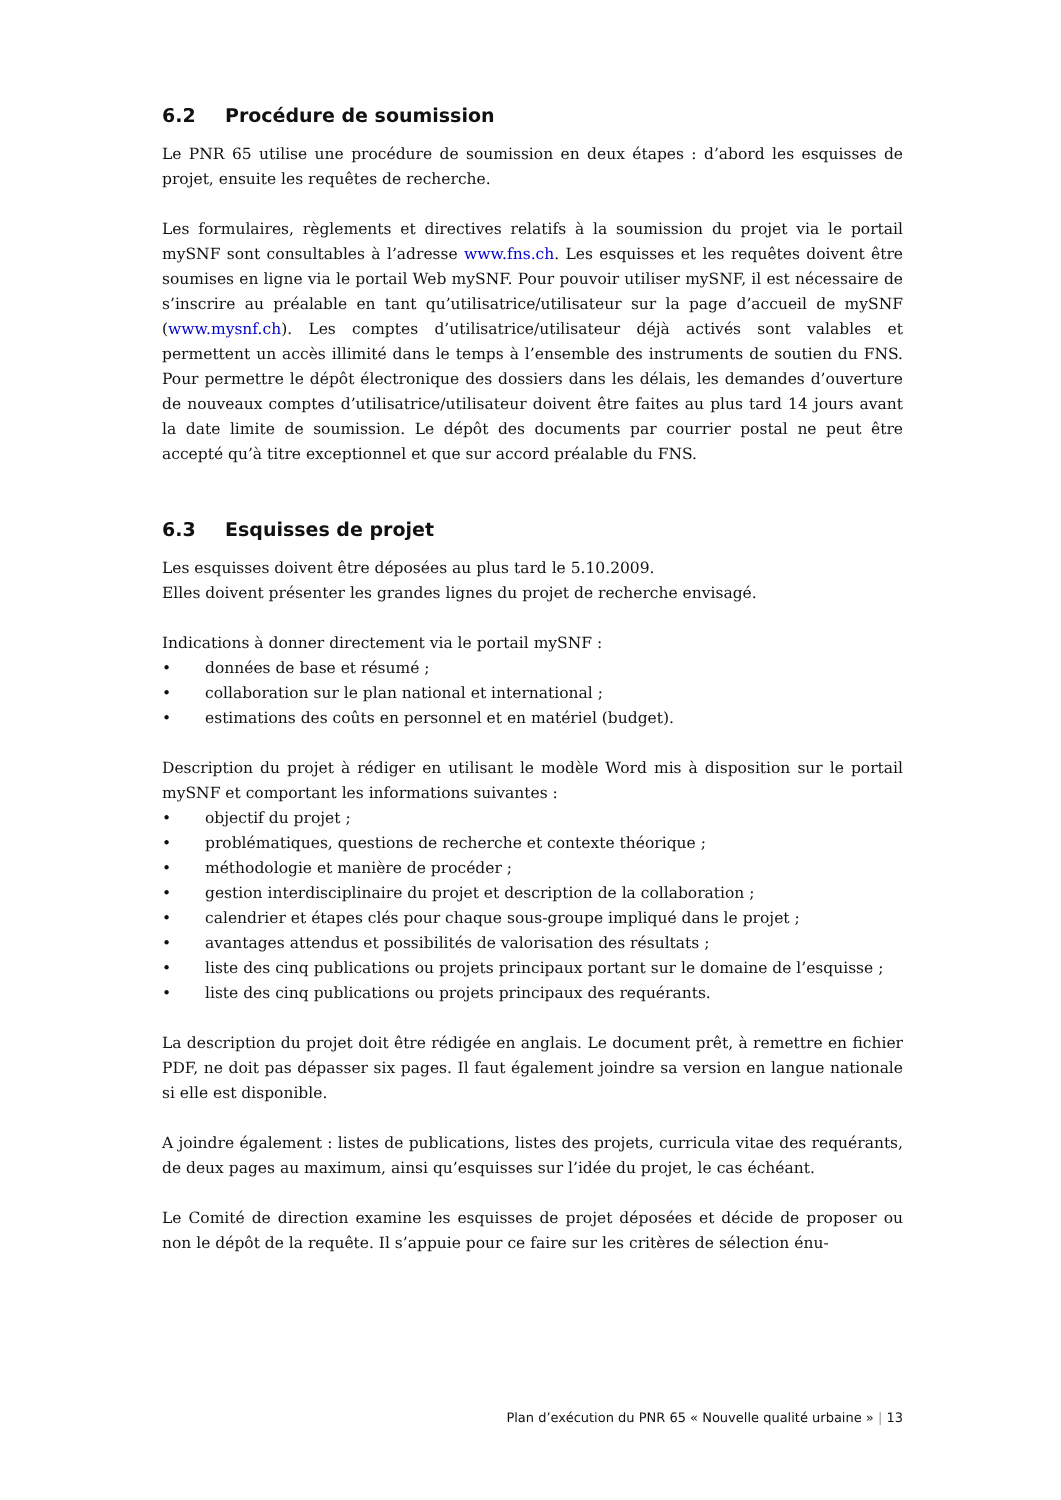6.2 Procédure de soumission
Le PNR 65 utilise une procédure de soumission en deux étapes : d’abord les esquisses de projet, ensuite les requêtes de recherche.
Les formulaires, règlements et directives relatifs à la soumission du projet via le portail mySNF sont consultables à l’adresse www.fns.ch. Les esquisses et les requêtes doivent être soumises en ligne via le portail Web mySNF. Pour pouvoir utiliser mySNF, il est nécessaire de s’inscrire au préalable en tant qu’utilisatrice/utilisateur sur la page d’accueil de mySNF (www.mysnf.ch). Les comptes d’utilisatrice/utilisateur déjà activés sont valables et permettent un accès illimité dans le temps à l’ensemble des instruments de soutien du FNS. Pour permettre le dépôt électronique des dossiers dans les délais, les demandes d’ouverture de nouveaux comptes d’utilisatrice/utilisateur doivent être faites au plus tard 14 jours avant la date limite de soumission. Le dépôt des documents par courrier postal ne peut être accepté qu’à titre exceptionnel et que sur accord préalable du FNS.
6.3 Esquisses de projet
Les esquisses doivent être déposées au plus tard le 5.10.2009.
Elles doivent présenter les grandes lignes du projet de recherche envisagé.
Indications à donner directement via le portail mySNF :
• données de base et résumé ;
• collaboration sur le plan national et international ;
• estimations des coûts en personnel et en matériel (budget).
Description du projet à rédiger en utilisant le modèle Word mis à disposition sur le portail mySNF et comportant les informations suivantes :
• objectif du projet ;
• problématiques, questions de recherche et contexte théorique ;
• méthodologie et manière de procéder ;
• gestion interdisciplinaire du projet et description de la collaboration ;
• calendrier et étapes clés pour chaque sous-groupe impliqué dans le projet ;
• avantages attendus et possibilités de valorisation des résultats ;
• liste des cinq publications ou projets principaux portant sur le domaine de l’esquisse ;
• liste des cinq publications ou projets principaux des requérants.
La description du projet doit être rédigée en anglais. Le document prêt, à remettre en fichier PDF, ne doit pas dépasser six pages. Il faut également joindre sa version en langue nationale si elle est disponible.
A joindre également : listes de publications, listes des projets, curricula vitae des requérants, de deux pages au maximum, ainsi qu’esquisses sur l’idée du projet, le cas échéant.
Le Comité de direction examine les esquisses de projet déposées et décide de proposer ou non le dépôt de la requête. Il s’appuie pour ce faire sur les critères de sélection énu-
Plan d’exécution du PNR 65 « Nouvelle qualité urbaine » | 13